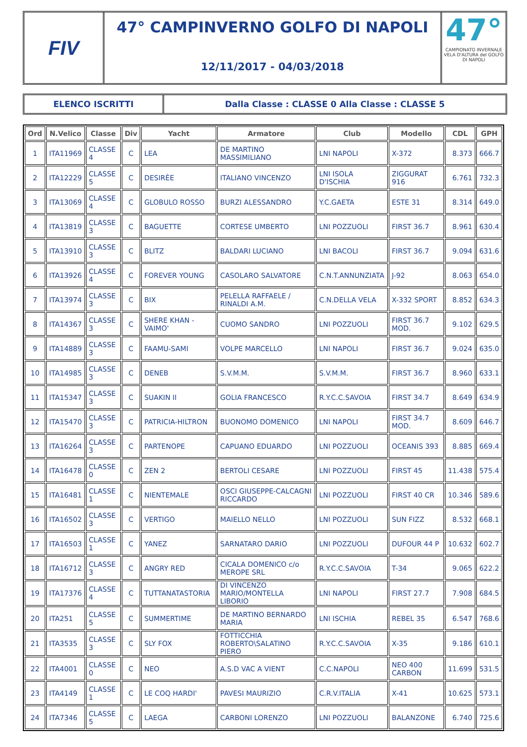FIV
47° CAMPINVERNO GOLFO DI NAPOLI
12/11/2017 - 04/03/2018
47°
CAMPIONATO INVERNALE VELA D'ALTURA del GOLFO DI NAPOLI
ELENCO ISCRITTI Dalla Classe : CLASSE 0 Alla Classe : CLASSE 5
| Ord | N.Velico | Classe | Div | Yacht | Armatore | Club | Modello | CDL | GPH |
| --- | --- | --- | --- | --- | --- | --- | --- | --- | --- |
| 1 | ITA11969 | CLASSE 4 | C | LEA | DE MARTINO MASSIMILIANO | LNI NAPOLI | X-372 | 8.373 | 666.7 |
| 2 | ITA12229 | CLASSE 5 | C | DESIRÈE | ITALIANO VINCENZO | LNI ISOLA D'ISCHIA | ZIGGURAT 916 | 6.761 | 732.3 |
| 3 | ITA13069 | CLASSE 4 | C | GLOBULO ROSSO | BURZI ALESSANDRO | Y.C.GAETA | ESTE 31 | 8.314 | 649.0 |
| 4 | ITA13819 | CLASSE 3 | C | BAGUETTE | CORTESE UMBERTO | LNI POZZUOLI | FIRST 36.7 | 8.961 | 630.4 |
| 5 | ITA13910 | CLASSE 3 | C | BLITZ | BALDARI LUCIANO | LNI BACOLI | FIRST 36.7 | 9.094 | 631.6 |
| 6 | ITA13926 | CLASSE 4 | C | FOREVER YOUNG | CASOLARO SALVATORE | C.N.T.ANNUNZIATA | J-92 | 8.063 | 654.0 |
| 7 | ITA13974 | CLASSE 3 | C | BIX | PELELLA RAFFAELE / RINALDI A.M. | C.N.DELLA VELA | X-332 SPORT | 8.852 | 634.3 |
| 8 | ITA14367 | CLASSE 3 | C | SHERE KHAN - VAIMO' | CUOMO SANDRO | LNI POZZUOLI | FIRST 36.7 MOD. | 9.102 | 629.5 |
| 9 | ITA14889 | CLASSE 3 | C | FAAMU-SAMI | VOLPE MARCELLO | LNI NAPOLI | FIRST 36.7 | 9.024 | 635.0 |
| 10 | ITA14985 | CLASSE 3 | C | DENEB | S.V.M.M. | S.V.M.M. | FIRST 36.7 | 8.960 | 633.1 |
| 11 | ITA15347 | CLASSE 3 | C | SUAKIN II | GOLIA FRANCESCO | R.Y.C.C.SAVOIA | FIRST 34.7 | 8.649 | 634.9 |
| 12 | ITA15470 | CLASSE 3 | C | PATRICIA-HILTRON | BUONOMO DOMENICO | LNI NAPOLI | FIRST 34.7 MOD. | 8.609 | 646.7 |
| 13 | ITA16264 | CLASSE 3 | C | PARTENOPE | CAPUANO EDUARDO | LNI POZZUOLI | OCEANIS 393 | 8.885 | 669.4 |
| 14 | ITA16478 | CLASSE 0 | C | ZEN 2 | BERTOLI CESARE | LNI POZZUOLI | FIRST 45 | 11.438 | 575.4 |
| 15 | ITA16481 | CLASSE 1 | C | NIENTEMALE | OSCI GIUSEPPE-CALCAGNI RICCARDO | LNI POZZUOLI | FIRST 40 CR | 10.346 | 589.6 |
| 16 | ITA16502 | CLASSE 3 | C | VERTIGO | MAIELLO NELLO | LNI POZZUOLI | SUN FIZZ | 8.532 | 668.1 |
| 17 | ITA16503 | CLASSE 1 | C | YANEZ | SARNATARO DARIO | LNI POZZUOLI | DUFOUR 44 P | 10.632 | 602.7 |
| 18 | ITA16712 | CLASSE 3 | C | ANGRY RED | CICALA DOMENICO c/o MEROPE SRL | R.Y.C.C.SAVOIA | T-34 | 9.065 | 622.2 |
| 19 | ITA17376 | CLASSE 4 | C | TUTTANATASTORIA | DI VINCENZO MARIO/MONTELLA LIBORIO | LNI NAPOLI | FIRST 27.7 | 7.908 | 684.5 |
| 20 | ITA251 | CLASSE 5 | C | SUMMERTIME | DE MARTINO BERNARDO MARIA | LNI ISCHIA | REBEL 35 | 6.547 | 768.6 |
| 21 | ITA3535 | CLASSE 3 | C | SLY FOX | FOTTICCHIA ROBERTO\SALATINO PIERO | R.Y.C.C.SAVOIA | X-35 | 9.186 | 610.1 |
| 22 | ITA4001 | CLASSE 0 | C | NEO | A.S.D VAC A VIENT | C.C.NAPOLI | NEO 400 CARBON | 11.699 | 531.5 |
| 23 | ITA4149 | CLASSE 1 | C | LE COQ HARDI' | PAVESI MAURIZIO | C.R.V.ITALIA | X-41 | 10.625 | 573.1 |
| 24 | ITA7346 | CLASSE 5 | C | LAEGA | CARBONI LORENZO | LNI POZZUOLI | BALANZONE | 6.740 | 725.6 |